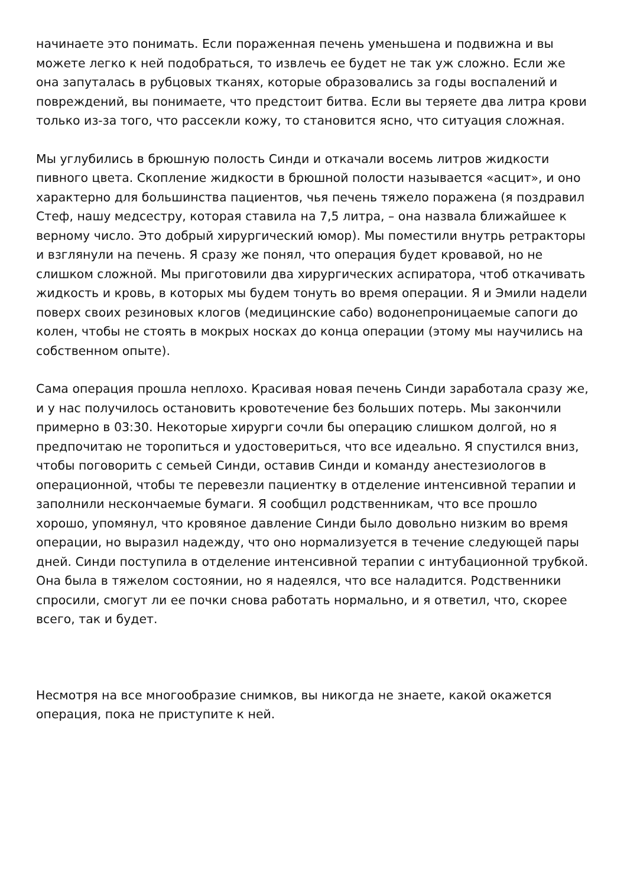начинаете это понимать. Если пораженная печень уменьшена и подвижна и вы можете легко к ней подобраться, то извлечь ее будет не так уж сложно. Если же она запуталась в рубцовых тканях, которые образовались за годы воспалений и повреждений, вы понимаете, что предстоит битва. Если вы теряете два литра крови только из-за того, что рассекли кожу, то становится ясно, что ситуация сложная.
Мы углубились в брюшную полость Синди и откачали восемь литров жидкости пивного цвета. Скопление жидкости в брюшной полости называется «асцит», и оно характерно для большинства пациентов, чья печень тяжело поражена (я поздравил Стеф, нашу медсестру, которая ставила на 7,5 литра, – она назвала ближайшее к верному число. Это добрый хирургический юмор). Мы поместили внутрь ретракторы и взглянули на печень. Я сразу же понял, что операция будет кровавой, но не слишком сложной. Мы приготовили два хирургических аспиратора, чтоб откачивать жидкость и кровь, в которых мы будем тонуть во время операции. Я и Эмили надели поверх своих резиновых клогов (медицинские сабо) водонепроницаемые сапоги до колен, чтобы не стоять в мокрых носках до конца операции (этому мы научились на собственном опыте).
Сама операция прошла неплохо. Красивая новая печень Синди заработала сразу же, и у нас получилось остановить кровотечение без больших потерь. Мы закончили примерно в 03:30. Некоторые хирурги сочли бы операцию слишком долгой, но я предпочитаю не торопиться и удостовериться, что все идеально. Я спустился вниз, чтобы поговорить с семьей Синди, оставив Синди и команду анестезиологов в операционной, чтобы те перевезли пациентку в отделение интенсивной терапии и заполнили нескончаемые бумаги. Я сообщил родственникам, что все прошло хорошо, упомянул, что кровяное давление Синди было довольно низким во время операции, но выразил надежду, что оно нормализуется в течение следующей пары дней. Синди поступила в отделение интенсивной терапии с интубационной трубкой. Она была в тяжелом состоянии, но я надеялся, что все наладится. Родственники спросили, смогут ли ее почки снова работать нормально, и я ответил, что, скорее всего, так и будет.
Несмотря на все многообразие снимков, вы никогда не знаете, какой окажется операция, пока не приступите к ней.